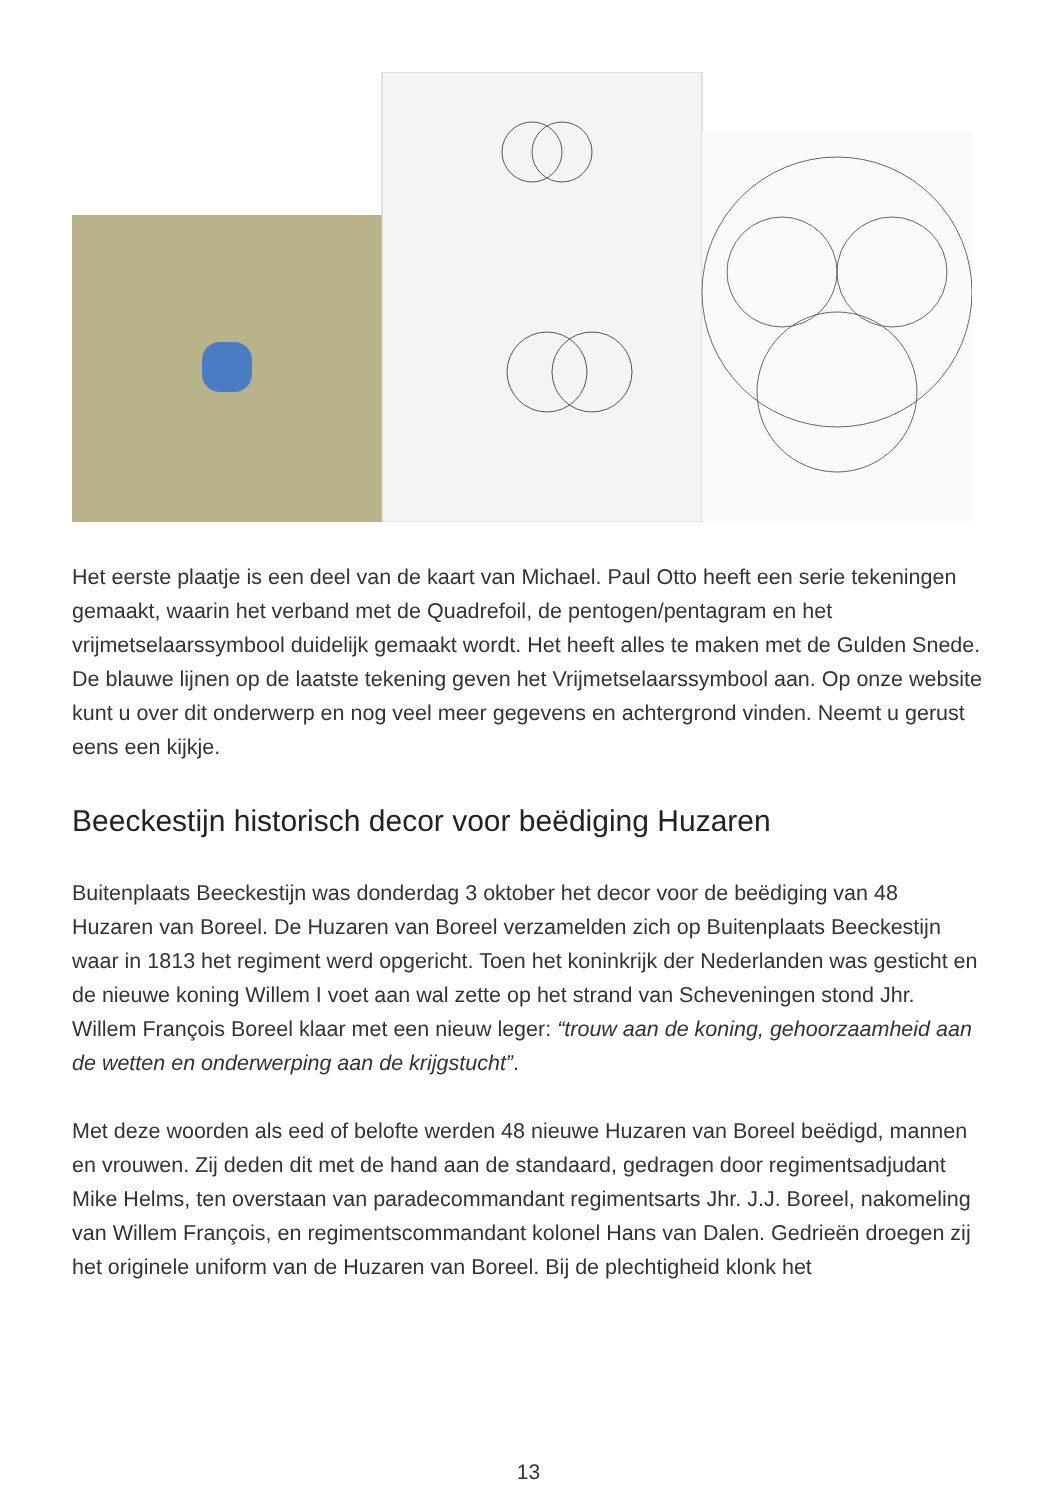Het eerste plaatje is een deel van de kaart van Michael. Paul Otto heeft een serie tekeningen gemaakt, waarin het verband met de Quadrefoil, de pentogen/pentagram en het vrijmetselaarssymbool duidelijk gemaakt wordt. Het heeft alles te maken met de Gulden Snede.
De blauwe lijnen op de laatste tekening geven het Vrijmetselaarssymbool aan. Op onze website kunt u over dit onderwerp en nog veel meer gegevens en achtergrond vinden. Neemt u gerust eens een kijkje.
Beeckestijn historisch decor voor beëdiging Huzaren
Buitenplaats Beeckestijn was donderdag 3 oktober het decor voor de beëdiging van 48 Huzaren van Boreel. De Huzaren van Boreel verzamelden zich op Buitenplaats Beeckestijn waar in 1813 het regiment werd opgericht. Toen het koninkrijk der Nederlanden was gesticht en de nieuwe koning Willem I voet aan wal zette op het strand van Scheveningen stond Jhr. Willem François Boreel klaar met een nieuw leger: “trouw aan de koning, gehoorzaamheid aan de wetten en onderwerping aan de krijgstucht”.
Met deze woorden als eed of belofte werden 48 nieuwe Huzaren van Boreel beëdigd, mannen en vrouwen. Zij deden dit met de hand aan de standaard, gedragen door regimentsadjudant Mike Helms, ten overstaan van paradecommandant regimentsarts Jhr. J.J. Boreel, nakomeling van Willem François, en regimentscommandant kolonel Hans van Dalen. Gedrieën droegen zij het originele uniform van de Huzaren van Boreel. Bij de plechtigheid klonk het
13